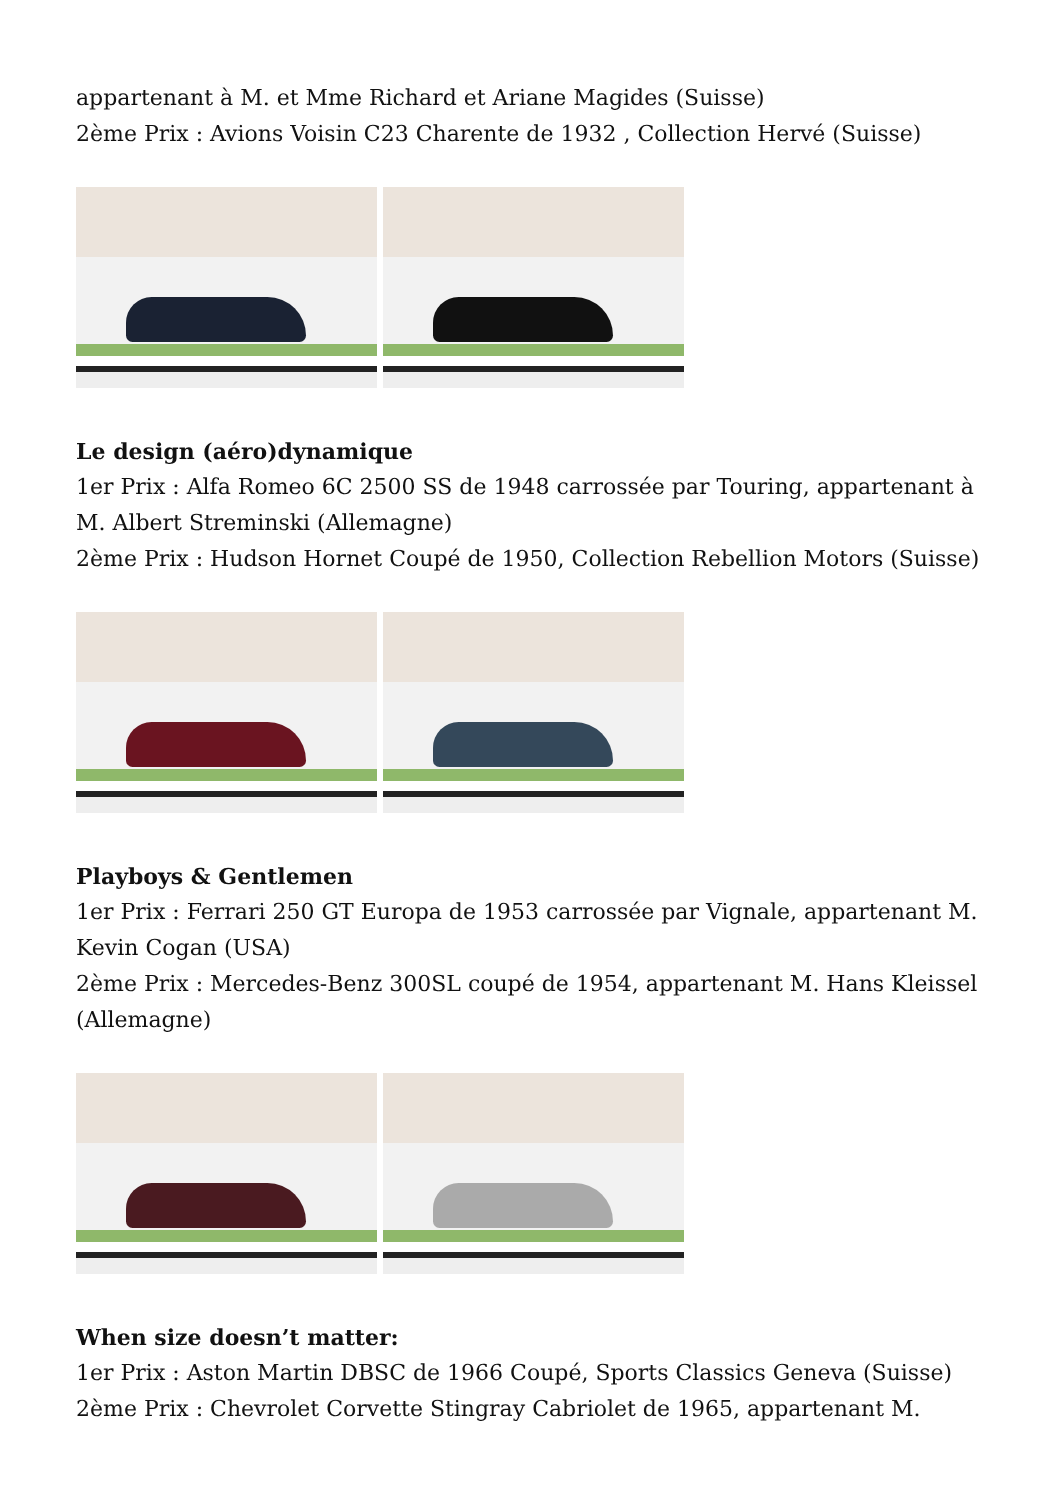appartenant à M. et Mme Richard et Ariane Magides (Suisse)
2ème Prix : Avions Voisin C23 Charente de 1932 , Collection Hervé (Suisse)
Le design (aéro)dynamique
1er Prix : Alfa Romeo 6C 2500 SS de 1948 carrossée par Touring, appartenant à M. Albert Streminski (Allemagne)
2ème Prix : Hudson Hornet Coupé de 1950, Collection Rebellion Motors (Suisse)
Playboys & Gentlemen
1er Prix : Ferrari 250 GT Europa de 1953 carrossée par Vignale, appartenant M. Kevin Cogan (USA)
2ème Prix : Mercedes-Benz 300SL coupé de 1954, appartenant M. Hans Kleissel (Allemagne)
When size doesn’t matter:
1er Prix : Aston Martin DBSC de 1966 Coupé, Sports Classics Geneva (Suisse)
2ème Prix : Chevrolet Corvette Stingray Cabriolet de 1965, appartenant M.